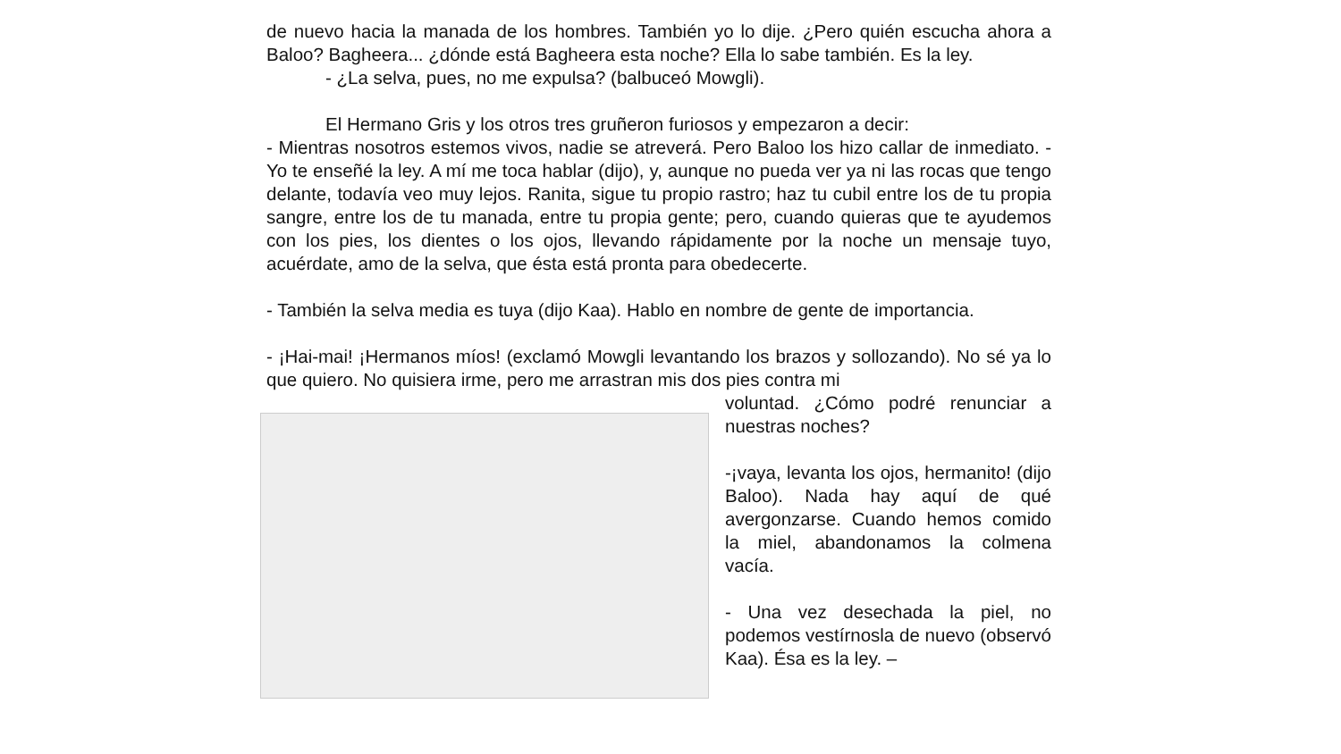de nuevo hacia la manada de los hombres. También yo lo dije. ¿Pero quién escucha ahora a Baloo? Bagheera... ¿dónde está Bagheera esta noche? Ella lo sabe también. Es la ley.
- ¿La selva, pues, no me expulsa? (balbuceó Mowgli).
El Hermano Gris y los otros tres gruñeron furiosos y empezaron a decir:
- Mientras nosotros estemos vivos, nadie se atreverá. Pero Baloo los hizo callar de inmediato. - Yo te enseñé la ley. A mí me toca hablar (dijo), y, aunque no pueda ver ya ni las rocas que tengo delante, todavía veo muy lejos. Ranita, sigue tu propio rastro; haz tu cubil entre los de tu propia sangre, entre los de tu manada, entre tu propia gente; pero, cuando quieras que te ayudemos con los pies, los dientes o los ojos, llevando rápidamente por la noche un mensaje tuyo, acuérdate, amo de la selva, que ésta está pronta para obedecerte.
- También la selva media es tuya (dijo Kaa). Hablo en nombre de gente de importancia.
- ¡Hai-mai! ¡Hermanos míos! (exclamó Mowgli levantando los brazos y sollozando). No sé ya lo que quiero. No quisiera irme, pero me arrastran mis dos pies contra mi
voluntad. ¿Cómo podré renunciar a nuestras noches?
-¡vaya, levanta los ojos, hermanito! (dijo Baloo). Nada hay aquí de qué avergonzarse. Cuando hemos comido la miel, abandonamos la colmena vacía.
- Una vez desechada la piel, no podemos vestírnosla de nuevo (observó Kaa). Ésa es la ley. –